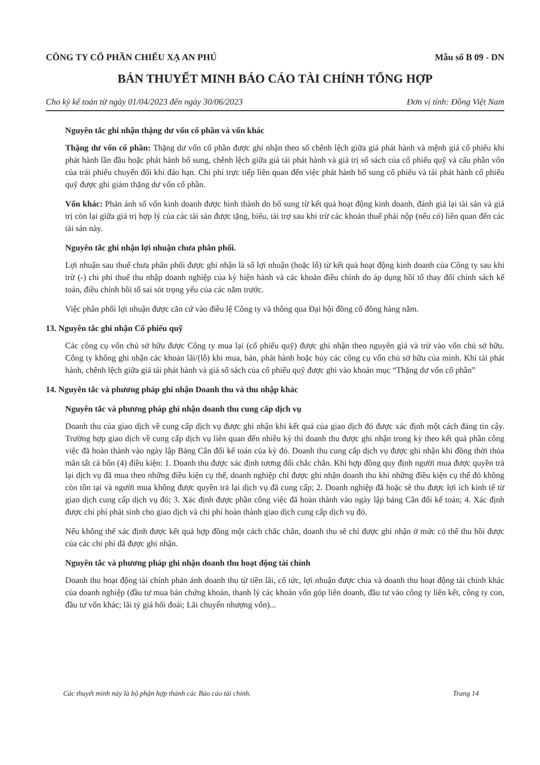CÔNG TY CỔ PHẦN CHIẾU XẠ AN PHÚ Mẫu số B 09 - DN
BẢN THUYẾT MINH BÁO CÁO TÀI CHÍNH TỔNG HỢP
Cho kỳ kế toán từ ngày 01/04/2023 đến ngày 30/06/2023 Đơn vị tính: Đồng Việt Nam
Nguyên tắc ghi nhận thặng dư vốn cổ phần và vốn khác
Thặng dư vốn cổ phần: Thặng dư vốn cổ phần được ghi nhận theo số chênh lệch giữa giá phát hành và mệnh giá cổ phiếu khi phát hành lần đầu hoặc phát hành bổ sung, chênh lệch giữa giá tái phát hành và giá trị sổ sách của cổ phiếu quỹ và cấu phần vốn của trái phiếu chuyển đổi khi đáo hạn. Chi phí trực tiếp liên quan đến việc phát hành bổ sung cổ phiếu và tái phát hành cổ phiếu quỹ được ghi giảm thặng dư vốn cổ phần.
Vốn khác: Phản ánh số vốn kinh doanh được hình thành do bổ sung từ kết quả hoạt động kinh doanh, đánh giá lại tài sản và giá trị còn lại giữa giá trị hợp lý của các tài sản được tặng, biếu, tài trợ sau khi trừ các khoản thuế phải nộp (nếu có) liên quan đến các tài sản này.
Nguyên tắc ghi nhận lợi nhuận chưa phân phối.
Lợi nhuận sau thuế chưa phân phối được ghi nhận là số lợi nhuận (hoặc lỗ) từ kết quả hoạt động kinh doanh của Công ty sau khi trừ (-) chi phí thuế thu nhập doanh nghiệp của kỳ hiện hành và các khoản điều chỉnh do áp dụng hồi tố thay đổi chính sách kế toán, điều chỉnh hồi tố sai sót trọng yếu của các năm trước.
Việc phân phối lợi nhuận được căn cứ vào điều lệ Công ty và thông qua Đại hội đồng cổ đông hàng năm.
13. Nguyên tắc ghi nhận Cổ phiếu quỹ
Các công cụ vốn chủ sở hữu được Công ty mua lại (cổ phiếu quỹ) được ghi nhận theo nguyên giá và trừ vào vốn chủ sở hữu. Công ty không ghi nhận các khoản lãi/(lỗ) khi mua, bán, phát hành hoặc hủy các công cụ vốn chủ sở hữu của mình. Khi tái phát hành, chênh lệch giữa giá tái phát hành và giá sổ sách của cổ phiếu quỹ được ghi vào khoản mục “Thặng dư vốn cổ phần”
14. Nguyên tắc và phương pháp ghi nhận Doanh thu và thu nhập khác
Nguyên tắc và phương pháp ghi nhận doanh thu cung cấp dịch vụ
Doanh thu của giao dịch về cung cấp dịch vụ được ghi nhận khi kết quả của giao dịch đó được xác định một cách đáng tin cậy. Trường hợp giao dịch về cung cấp dịch vụ liên quan đến nhiều kỳ thì doanh thu được ghi nhận trong kỳ theo kết quả phần công việc đã hoàn thành vào ngày lập Bảng Cân đối kế toán của kỳ đó. Doanh thu cung cấp dịch vụ được ghi nhận khi đồng thời thỏa mãn tất cả bốn (4) điều kiện: 1. Doanh thu được xác định tương đối chắc chắn. Khi hợp đồng quy định người mua được quyền trả lại dịch vụ đã mua theo những điều kiện cụ thể, doanh nghiệp chỉ được ghi nhận doanh thu khi những điều kiện cụ thể đó không còn tồn tại và người mua không được quyền trả lại dịch vụ đã cung cấp; 2. Doanh nghiệp đã hoặc sẽ thu được lợi ích kinh tế từ giao dịch cung cấp dịch vụ đó; 3. Xác định được phần công việc đã hoàn thành vào ngày lập bảng Cân đối kế toán; 4. Xác định được chi phí phát sinh cho giao dịch và chi phí hoàn thành giao dịch cung cấp dịch vụ đó.
Nếu không thể xác định được kết quả hợp đồng một cách chắc chắn, doanh thu sẽ chỉ được ghi nhận ở mức có thể thu hồi được của các chi phí đã được ghi nhận.
Nguyên tắc và phương pháp ghi nhận doanh thu hoạt động tài chính
Doanh thu hoạt động tài chính phản ánh doanh thu từ tiền lãi, cổ tức, lợi nhuận được chia và doanh thu hoạt động tài chính khác của doanh nghiệp (đầu tư mua bán chứng khoán, thanh lý các khoản vốn góp liên doanh, đầu tư vào công ty liên kết, công ty con, đầu tư vốn khác; lãi tỷ giá hối đoái; Lãi chuyển nhượng vốn)...
Các thuyết minh này là bộ phận hợp thành các Báo cáo tài chính. Trang 14